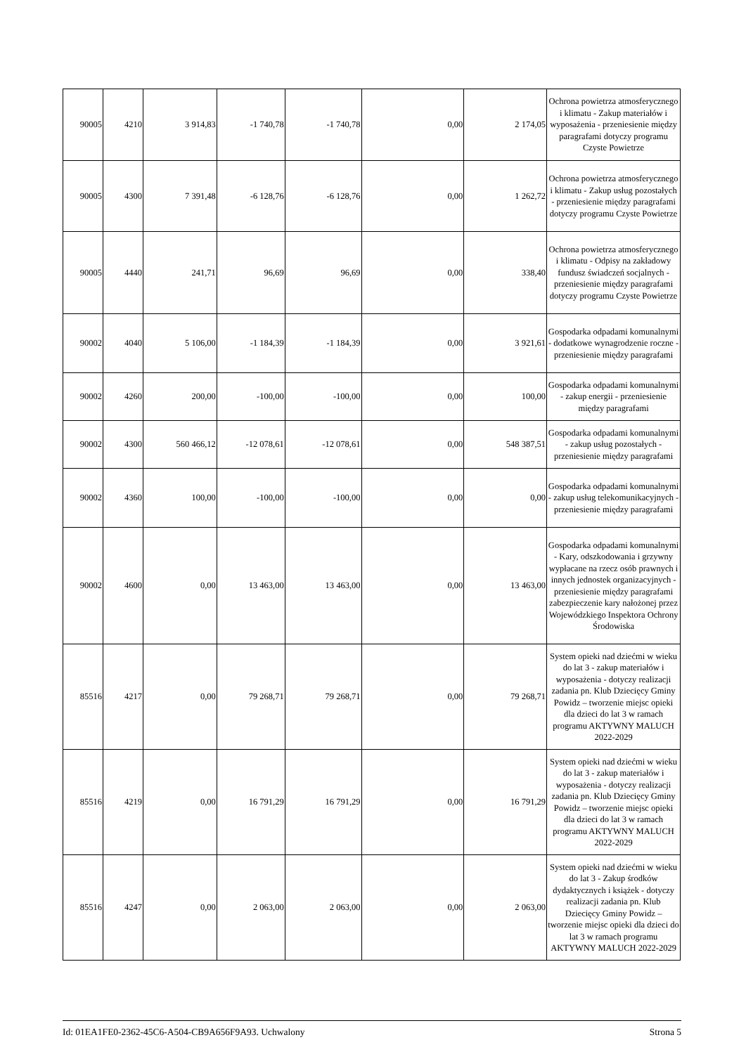| 90005 | 4210 | 3 914,83 | -1 740,78 | -1 740,78 | 0,00 | 2 174,05 | Ochrona powietrza atmosferycznego i klimatu - Zakup materiałów i wyposażenia - przeniesienie między paragrafami dotyczy programu Czyste Powietrze |
| 90005 | 4300 | 7 391,48 | -6 128,76 | -6 128,76 | 0,00 | 1 262,72 | Ochrona powietrza atmosferycznego i klimatu - Zakup usług pozostałych - przeniesienie między paragrafami dotyczy programu Czyste Powietrze |
| 90005 | 4440 | 241,71 | 96,69 | 96,69 | 0,00 | 338,40 | Ochrona powietrza atmosferycznego i klimatu - Odpisy na zakładowy fundusz świadczeń socjalnych - przeniesienie między paragrafami dotyczy programu Czyste Powietrze |
| 90002 | 4040 | 5 106,00 | -1 184,39 | -1 184,39 | 0,00 | 3 921,61 | Gospodarka odpadami komunalnymi - dodatkowe wynagrodzenie roczne - przeniesienie między paragrafami |
| 90002 | 4260 | 200,00 | -100,00 | -100,00 | 0,00 | 100,00 | Gospodarka odpadami komunalnymi - zakup energii - przeniesienie między paragrafami |
| 90002 | 4300 | 560 466,12 | -12 078,61 | -12 078,61 | 0,00 | 548 387,51 | Gospodarka odpadami komunalnymi - zakup usług pozostałych - przeniesienie między paragrafami |
| 90002 | 4360 | 100,00 | -100,00 | -100,00 | 0,00 | 0,00 | Gospodarka odpadami komunalnymi - zakup usług telekomunikacyjnych - przeniesienie między paragrafami |
| 90002 | 4600 | 0,00 | 13 463,00 | 13 463,00 | 0,00 | 13 463,00 | Gospodarka odpadami komunalnymi - Kary, odszkodowania i grzywny wypłacane na rzecz osób prawnych i innych jednostek organizacyjnych - przeniesienie między paragrafami zabezpieczenie kary nałożonej przez Wojewódzkiego Inspektora Ochrony Środowiska |
| 85516 | 4217 | 0,00 | 79 268,71 | 79 268,71 | 0,00 | 79 268,71 | System opieki nad dziećmi w wieku do lat 3 - zakup materiałów i wyposażenia - dotyczy realizacji zadania pn. Klub Dziecięcy Gminy Powidz – tworzenie miejsc opieki dla dzieci do lat 3 w ramach programu AKTYWNY MALUCH 2022-2029 |
| 85516 | 4219 | 0,00 | 16 791,29 | 16 791,29 | 0,00 | 16 791,29 | System opieki nad dziećmi w wieku do lat 3 - zakup materiałów i wyposażenia - dotyczy realizacji zadania pn. Klub Dziecięcy Gminy Powidz – tworzenie miejsc opieki dla dzieci do lat 3 w ramach programu AKTYWNY MALUCH 2022-2029 |
| 85516 | 4247 | 0,00 | 2 063,00 | 2 063,00 | 0,00 | 2 063,00 | System opieki nad dziećmi w wieku do lat 3 - Zakup środków dydaktycznych i książek - dotyczy realizacji zadania pn. Klub Dziecięcy Gminy Powidz – tworzenie miejsc opieki dla dzieci do lat 3 w ramach programu AKTYWNY MALUCH 2022-2029 |
Id: 01EA1FE0-2362-45C6-A504-CB9A656F9A93. Uchwalony Strona 5